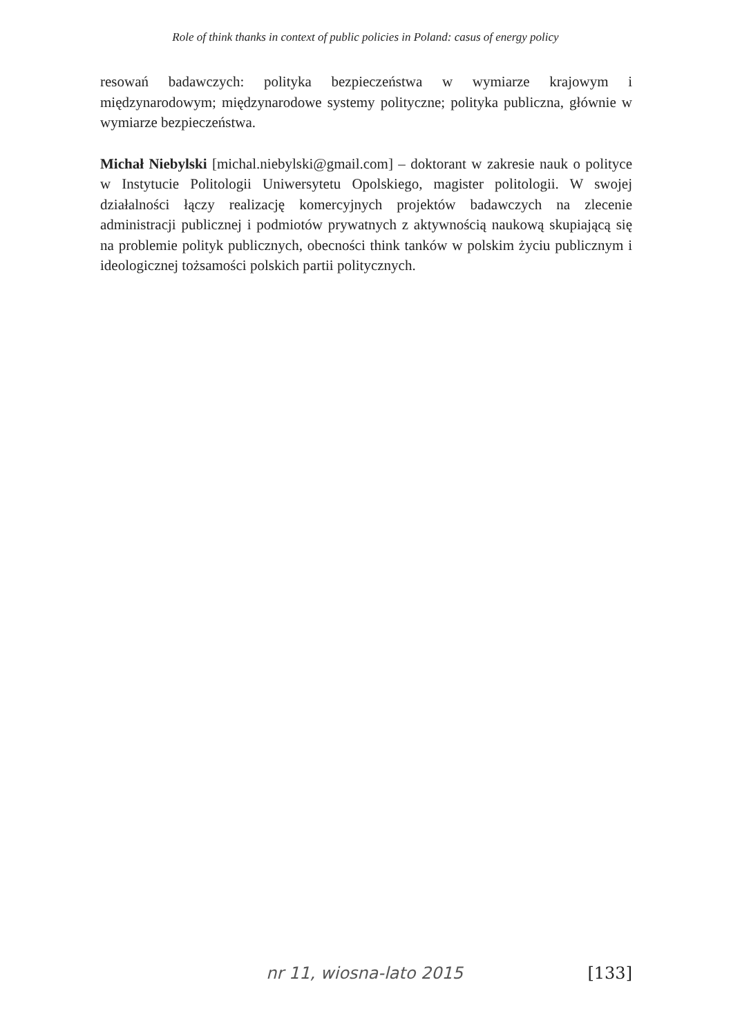Role of think thanks in context of public policies in Poland: casus of energy policy
resowań badawczych: polityka bezpieczeństwa w wymiarze krajowym i międzynarodowym; międzynarodowe systemy polityczne; polityka publiczna, głównie w wymiarze bezpieczeństwa.
Michał Niebylski [michal.niebylski@gmail.com] – doktorant w zakresie nauk o polityce w Instytucie Politologii Uniwersytetu Opolskiego, magister politologii. W swojej działalności łączy realizację komercyjnych projektów badawczych na zlecenie administracji publicznej i podmiotów prywatnych z aktywnością naukową skupiającą się na problemie polityk publicznych, obecności think tanków w polskim życiu publicznym i ideologicznej tożsamości polskich partii politycznych.
nr 11, wiosna-lato 2015 [133]